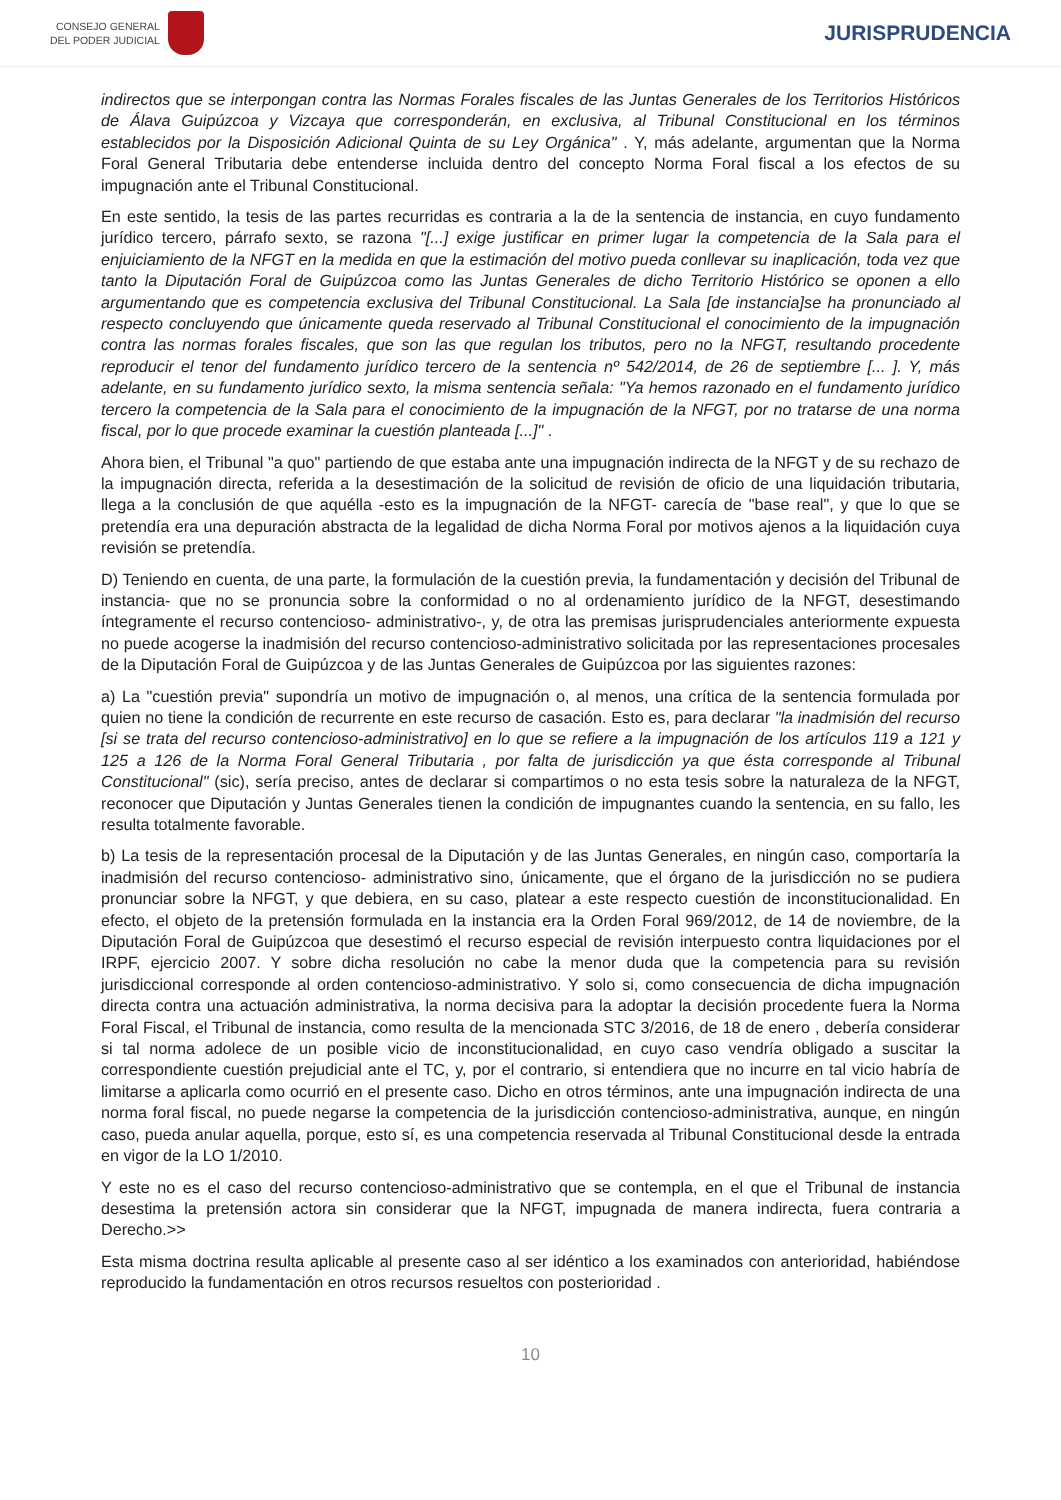CONSEJO GENERAL
DEL PODER JUDICIAL
JURISPRUDENCIA
indirectos que se interpongan contra las Normas Forales fiscales de las Juntas Generales de los Territorios Históricos de Álava Guipúzcoa y Vizcaya que corresponderán, en exclusiva, al Tribunal Constitucional en los términos establecidos por la Disposición Adicional Quinta de su Ley Orgánica" . Y, más adelante, argumentan que la Norma Foral General Tributaria debe entenderse incluida dentro del concepto Norma Foral fiscal a los efectos de su impugnación ante el Tribunal Constitucional.
En este sentido, la tesis de las partes recurridas es contraria a la de la sentencia de instancia, en cuyo fundamento jurídico tercero, párrafo sexto, se razona "[...] exige justificar en primer lugar la competencia de la Sala para el enjuiciamiento de la NFGT en la medida en que la estimación del motivo pueda conllevar su inaplicación, toda vez que tanto la Diputación Foral de Guipúzcoa como las Juntas Generales de dicho Territorio Histórico se oponen a ello argumentando que es competencia exclusiva del Tribunal Constitucional. La Sala [de instancia]se ha pronunciado al respecto concluyendo que únicamente queda reservado al Tribunal Constitucional el conocimiento de la impugnación contra las normas forales fiscales, que son las que regulan los tributos, pero no la NFGT, resultando procedente reproducir el tenor del fundamento jurídico tercero de la sentencia nº 542/2014, de 26 de septiembre [... ]. Y, más adelante, en su fundamento jurídico sexto, la misma sentencia señala: "Ya hemos razonado en el fundamento jurídico tercero la competencia de la Sala para el conocimiento de la impugnación de la NFGT, por no tratarse de una norma fiscal, por lo que procede examinar la cuestión planteada [...]" .
Ahora bien, el Tribunal "a quo" partiendo de que estaba ante una impugnación indirecta de la NFGT y de su rechazo de la impugnación directa, referida a la desestimación de la solicitud de revisión de oficio de una liquidación tributaria, llega a la conclusión de que aquélla -esto es la impugnación de la NFGT- carecía de "base real", y que lo que se pretendía era una depuración abstracta de la legalidad de dicha Norma Foral por motivos ajenos a la liquidación cuya revisión se pretendía.
D) Teniendo en cuenta, de una parte, la formulación de la cuestión previa, la fundamentación y decisión del Tribunal de instancia- que no se pronuncia sobre la conformidad o no al ordenamiento jurídico de la NFGT, desestimando íntegramente el recurso contencioso- administrativo-, y, de otra las premisas jurisprudenciales anteriormente expuesta no puede acogerse la inadmisión del recurso contencioso-administrativo solicitada por las representaciones procesales de la Diputación Foral de Guipúzcoa y de las Juntas Generales de Guipúzcoa por las siguientes razones:
a) La "cuestión previa" supondría un motivo de impugnación o, al menos, una crítica de la sentencia formulada por quien no tiene la condición de recurrente en este recurso de casación. Esto es, para declarar "la inadmisión del recurso [si se trata del recurso contencioso-administrativo] en lo que se refiere a la impugnación de los artículos 119 a 121 y 125 a 126 de la Norma Foral General Tributaria , por falta de jurisdicción ya que ésta corresponde al Tribunal Constitucional" (sic), sería preciso, antes de declarar si compartimos o no esta tesis sobre la naturaleza de la NFGT, reconocer que Diputación y Juntas Generales tienen la condición de impugnantes cuando la sentencia, en su fallo, les resulta totalmente favorable.
b) La tesis de la representación procesal de la Diputación y de las Juntas Generales, en ningún caso, comportaría la inadmisión del recurso contencioso- administrativo sino, únicamente, que el órgano de la jurisdicción no se pudiera pronunciar sobre la NFGT, y que debiera, en su caso, platear a este respecto cuestión de inconstitucionalidad. En efecto, el objeto de la pretensión formulada en la instancia era la Orden Foral 969/2012, de 14 de noviembre, de la Diputación Foral de Guipúzcoa que desestimó el recurso especial de revisión interpuesto contra liquidaciones por el IRPF, ejercicio 2007. Y sobre dicha resolución no cabe la menor duda que la competencia para su revisión jurisdiccional corresponde al orden contencioso-administrativo. Y solo si, como consecuencia de dicha impugnación directa contra una actuación administrativa, la norma decisiva para la adoptar la decisión procedente fuera la Norma Foral Fiscal, el Tribunal de instancia, como resulta de la mencionada STC 3/2016, de 18 de enero , debería considerar si tal norma adolece de un posible vicio de inconstitucionalidad, en cuyo caso vendría obligado a suscitar la correspondiente cuestión prejudicial ante el TC, y, por el contrario, si entendiera que no incurre en tal vicio habría de limitarse a aplicarla como ocurrió en el presente caso. Dicho en otros términos, ante una impugnación indirecta de una norma foral fiscal, no puede negarse la competencia de la jurisdicción contencioso-administrativa, aunque, en ningún caso, pueda anular aquella, porque, esto sí, es una competencia reservada al Tribunal Constitucional desde la entrada en vigor de la LO 1/2010.
Y este no es el caso del recurso contencioso-administrativo que se contempla, en el que el Tribunal de instancia desestima la pretensión actora sin considerar que la NFGT, impugnada de manera indirecta, fuera contraria a Derecho.>>
Esta misma doctrina resulta aplicable al presente caso al ser idéntico a los examinados con anterioridad, habiéndose reproducido la fundamentación en otros recursos resueltos con posterioridad .
10